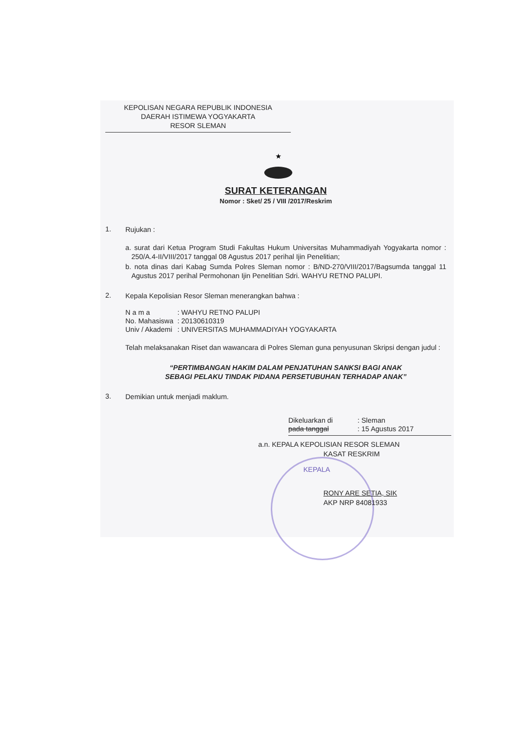KEPOLISAN NEGARA REPUBLIK INDONESIA
DAERAH ISTIMEWA YOGYAKARTA
RESOR SLEMAN
★
SURAT KETERANGAN
Nomor : Sket/ 25 / VIII /2017/Reskrim
1.
Rujukan :
a. surat dari Ketua Program Studi Fakultas Hukum Universitas Muhammadiyah Yogyakarta nomor : 250/A.4-II/VIII/2017 tanggal 08 Agustus 2017 perihal Ijin Penelitian;
b. nota dinas dari Kabag Sumda Polres Sleman nomor : B/ND-270/VIII/2017/Bagsumda tanggal 11 Agustus 2017 perihal Permohonan Ijin Penelitian Sdri. WAHYU RETNO PALUPI.
2.
Kepala Kepolisian Resor Sleman menerangkan bahwa :
| N a m a | : WAHYU RETNO PALUPI |
| No. Mahasiswa | : 20130610319 |
| Univ / Akademi | : UNIVERSITAS MUHAMMADIYAH YOGYAKARTA |
Telah melaksanakan Riset dan wawancara di Polres Sleman guna penyusunan Skripsi dengan judul :
“PERTIMBANGAN HAKIM DALAM PENJATUHAN SANKSI BAGI ANAK
SEBAGI PELAKU TINDAK PIDANA PERSETUBUHAN TERHADAP ANAK”
3.
Demikian untuk menjadi maklum.
| Dikeluarkan di | : Sleman |
| pada tanggal | : 15 Agustus 2017 |
a.n. KEPALA KEPOLISIAN RESOR SLEMAN
KASAT RESKRIM
KEPALA
RONY ARE SETIA, SIK
AKP NRP 84081933